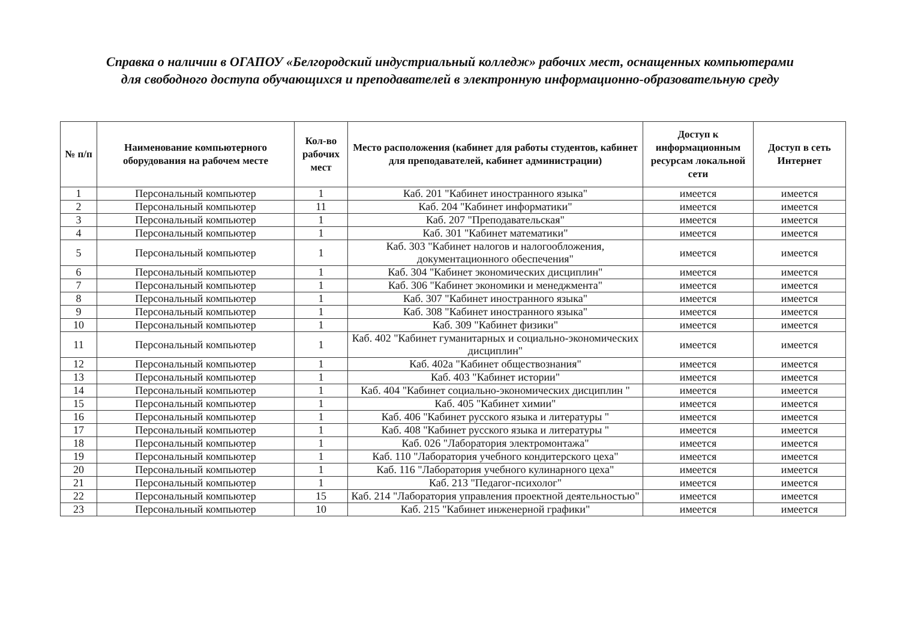Справка о наличии в ОГАПОУ «Белгородский индустриальный колледж» рабочих мест, оснащенных компьютерами для свободного доступа обучающихся и преподавателей в электронную информационно-образовательную среду
| № п/п | Наименование компьютерного оборудования на рабочем месте | Кол-во рабочих мест | Место расположения (кабинет для работы студентов, кабинет для преподавателей, кабинет администрации) | Доступ к информационным ресурсам локальной сети | Доступ в сеть Интернет |
| --- | --- | --- | --- | --- | --- |
| 1 | Персональный компьютер | 1 | Каб. 201 "Кабинет иностранного языка" | имеется | имеется |
| 2 | Персональный компьютер | 11 | Каб. 204 "Кабинет информатики" | имеется | имеется |
| 3 | Персональный компьютер | 1 | Каб. 207 "Преподавательская" | имеется | имеется |
| 4 | Персональный компьютер | 1 | Каб. 301 "Кабинет математики" | имеется | имеется |
| 5 | Персональный компьютер | 1 | Каб. 303 "Кабинет налогов и налогообложения, документационного обеспечения" | имеется | имеется |
| 6 | Персональный компьютер | 1 | Каб. 304 "Кабинет экономических дисциплин" | имеется | имеется |
| 7 | Персональный компьютер | 1 | Каб. 306 "Кабинет экономики и менеджмента" | имеется | имеется |
| 8 | Персональный компьютер | 1 | Каб. 307 "Кабинет иностранного языка" | имеется | имеется |
| 9 | Персональный компьютер | 1 | Каб. 308 "Кабинет иностранного языка" | имеется | имеется |
| 10 | Персональный компьютер | 1 | Каб. 309 "Кабинет физики" | имеется | имеется |
| 11 | Персональный компьютер | 1 | Каб. 402 "Кабинет гуманитарных и социально-экономических дисциплин" | имеется | имеется |
| 12 | Персональный компьютер | 1 | Каб. 402а "Кабинет обществознания" | имеется | имеется |
| 13 | Персональный компьютер | 1 | Каб. 403 "Кабинет истории" | имеется | имеется |
| 14 | Персональный компьютер | 1 | Каб. 404 "Кабинет социально-экономических дисциплин " | имеется | имеется |
| 15 | Персональный компьютер | 1 | Каб. 405 "Кабинет химии" | имеется | имеется |
| 16 | Персональный компьютер | 1 | Каб. 406 "Кабинет русского языка и литературы " | имеется | имеется |
| 17 | Персональный компьютер | 1 | Каб. 408 "Кабинет русского языка и литературы " | имеется | имеется |
| 18 | Персональный компьютер | 1 | Каб. 026 "Лаборатория электромонтажа" | имеется | имеется |
| 19 | Персональный компьютер | 1 | Каб. 110 "Лаборатория учебного кондитерского цеха" | имеется | имеется |
| 20 | Персональный компьютер | 1 | Каб. 116 "Лаборатория учебного кулинарного цеха" | имеется | имеется |
| 21 | Персональный компьютер | 1 | Каб. 213 "Педагог-психолог" | имеется | имеется |
| 22 | Персональный компьютер | 15 | Каб. 214 "Лаборатория управления проектной деятельностью" | имеется | имеется |
| 23 | Персональный компьютер | 10 | Каб. 215 "Кабинет инженерной графики" | имеется | имеется |